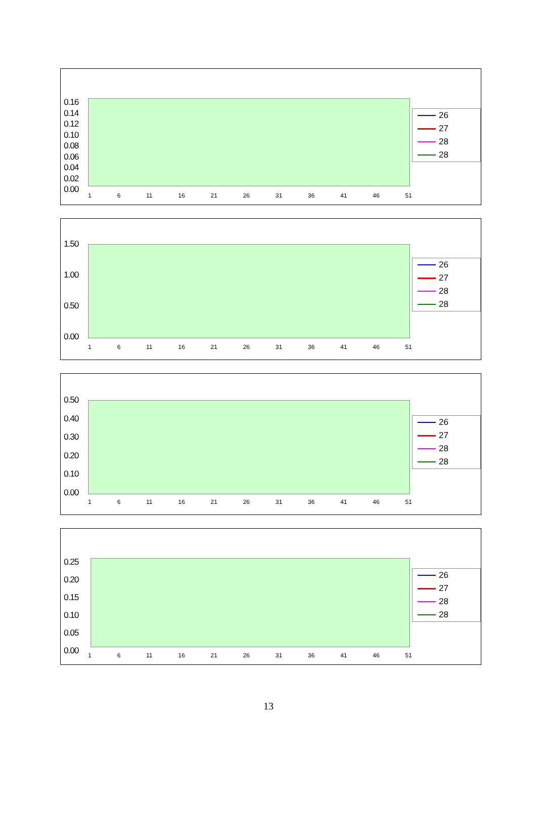0.16
0.14
0.12
0.10
0.08
0.06
0.04
0.02
0.00
1 6 11 16 21 26 31 36 41 46 51
26
27
28
28
1.50
1.00
0.50
0.00
1 6 11 16 21 26 31 36 41 46 51
26
27
28
28
0.50
0.40
0.30
0.20
0.10
0.00
1 6 11 16 21 26 31 36 41 46 51
26
27
28
28
0.25
0.20
0.15
0.10
0.05
0.00
1 6 11 16 21 26 31 36 41 46 51
26
27
28
28
13